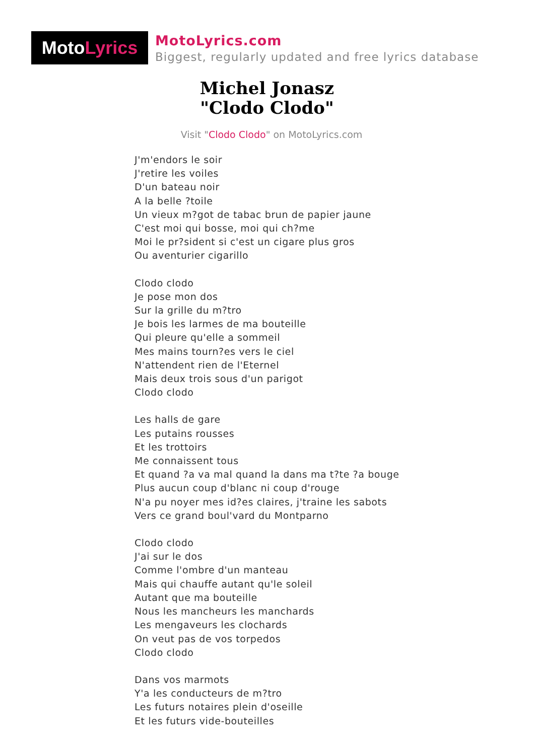Moto Lyrics
MotoLyrics.com
Biggest, regularly updated and free lyrics database
Michel Jonasz
"Clodo Clodo"
Visit "Clodo Clodo" on MotoLyrics.com
J'm'endors le soir
J'retire les voiles
D'un bateau noir
A la belle ?toile
Un vieux m?got de tabac brun de papier jaune
C'est moi qui bosse, moi qui ch?me
Moi le pr?sident si c'est un cigare plus gros
Ou aventurier cigarillo
Clodo clodo
Je pose mon dos
Sur la grille du m?tro
Je bois les larmes de ma bouteille
Qui pleure qu'elle a sommeil
Mes mains tourn?es vers le ciel
N'attendent rien de l'Eternel
Mais deux trois sous d'un parigot
Clodo clodo
Les halls de gare
Les putains rousses
Et les trottoirs
Me connaissent tous
Et quand ?a va mal quand la dans ma t?te ?a bouge
Plus aucun coup d'blanc ni coup d'rouge
N'a pu noyer mes id?es claires, j'traine les sabots
Vers ce grand boul'vard du Montparno
Clodo clodo
J'ai sur le dos
Comme l'ombre d'un manteau
Mais qui chauffe autant qu'le soleil
Autant que ma bouteille
Nous les mancheurs les manchards
Les mengaveurs les clochards
On veut pas de vos torpedos
Clodo clodo
Dans vos marmots
Y'a les conducteurs de m?tro
Les futurs notaires plein d'oseille
Et les futurs vide-bouteilles